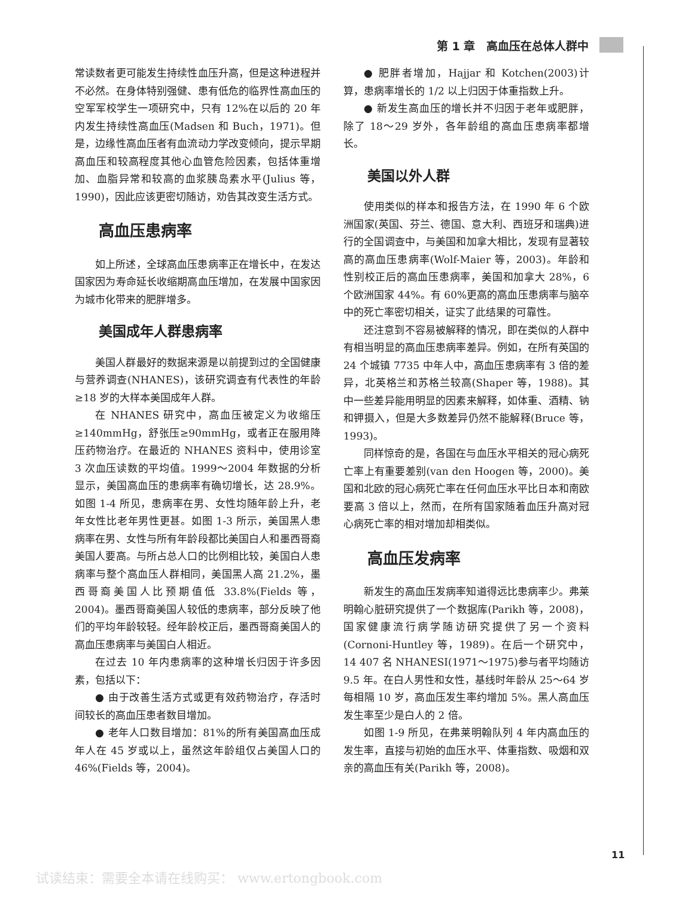第 1 章　高血压在总体人群中
常读数者更可能发生持续性血压升高，但是这种进程并不必然。在身体特别强健、患有低危的临界性高血压的空军军校学生一项研究中，只有 12%在以后的 20 年内发生持续性高血压(Madsen 和 Buch，1971)。但是，边缘性高血压者有血流动力学改变倾向，提示早期高血压和较高程度其他心血管危险因素，包括体重增加、血脂异常和较高的血浆胰岛素水平(Julius 等，1990)，因此应该更密切随访，劝告其改变生活方式。
高血压患病率
如上所述，全球高血压患病率正在增长中，在发达国家因为寿命延长收缩期高血压增加，在发展中国家因为城市化带来的肥胖增多。
美国成年人群患病率
美国人群最好的数据来源是以前提到过的全国健康与营养调查(NHANES)，该研究调查有代表性的年龄≥18 岁的大样本美国成年人群。
在 NHANES 研究中，高血压被定义为收缩压≥140mmHg，舒张压≥90mmHg，或者正在服用降压药物治疗。在最近的 NHANES 资料中，使用诊室 3 次血压读数的平均值。1999～2004 年数据的分析显示，美国高血压的患病率有确切增长，达 28.9%。如图 1-4 所见，患病率在男、女性均随年龄上升，老年女性比老年男性更甚。如图 1-3 所示，美国黑人患病率在男、女性与所有年龄段都比美国白人和墨西哥裔美国人要高。与所占总人口的比例相比较，美国白人患病率与整个高血压人群相同，美国黑人高 21.2%，墨西哥裔美国人比预期值低 33.8%(Fields 等，2004)。墨西哥裔美国人较低的患病率，部分反映了他们的平均年龄较轻。经年龄校正后，墨西哥裔美国人的高血压患病率与美国白人相近。
在过去 10 年内患病率的这种增长归因于许多因素，包括以下：
● 由于改善生活方式或更有效药物治疗，存活时间较长的高血压患者数目增加。
● 老年人口数目增加：81%的所有美国高血压成年人在 45 岁或以上，虽然这年龄组仅占美国人口的 46%(Fields 等，2004)。
● 肥胖者增加，Hajjar 和 Kotchen(2003)计算，患病率增长的 1/2 以上归因于体重指数上升。
● 新发生高血压的增长并不归因于老年或肥胖，除了 18～29 岁外，各年龄组的高血压患病率都增长。
美国以外人群
使用类似的样本和报告方法，在 1990 年 6 个欧洲国家(英国、芬兰、德国、意大利、西班牙和瑞典)进行的全国调查中，与美国和加拿大相比，发现有显著较高的高血压患病率(Wolf-Maier 等，2003)。年龄和性别校正后的高血压患病率，美国和加拿大 28%，6 个欧洲国家 44%。有 60%更高的高血压患病率与脑卒中的死亡率密切相关，证实了此结果的可靠性。
还注意到不容易被解释的情况，即在类似的人群中有相当明显的高血压患病率差异。例如，在所有英国的 24 个城镇 7735 中年人中，高血压患病率有 3 倍的差异，北英格兰和苏格兰较高(Shaper 等，1988)。其中一些差异能用明显的因素来解释，如体重、酒精、钠和钾摄入，但是大多数差异仍然不能解释(Bruce 等，1993)。
同样惊奇的是，各国在与血压水平相关的冠心病死亡率上有重要差别(van den Hoogen 等，2000)。美国和北欧的冠心病死亡率在任何血压水平比日本和南欧要高 3 倍以上，然而，在所有国家随着血压升高对冠心病死亡率的相对增加却相类似。
高血压发病率
新发生的高血压发病率知道得远比患病率少。弗莱明翰心脏研究提供了一个数据库(Parikh 等，2008)，国家健康流行病学随访研究提供了另一个资料(Cornoni-Huntley 等，1989)。在后一个研究中，14 407 名 NHANESⅠ(1971～1975)参与者平均随访 9.5 年。在白人男性和女性，基线时年龄从 25～64 岁每相隔 10 岁，高血压发生率约增加 5%。黑人高血压发生率至少是白人的 2 倍。
如图 1-9 所见，在弗莱明翰队列 4 年内高血压的发生率，直接与初始的血压水平、体重指数、吸烟和双亲的高血压有关(Parikh 等，2008)。
11
试读结束：需要全本请在线购买： www.ertongbook.com